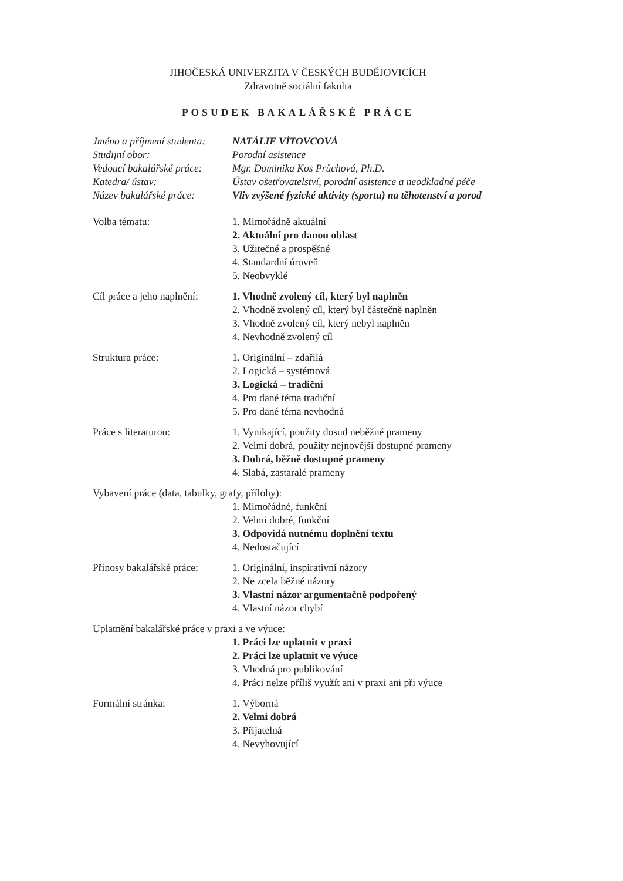JIHOČESKÁ UNIVERZITA V ČESKÝCH BUDĚJOVICÍCH
Zdravotně sociální fakulta
POSUDEK BAKALÁŘSKÉ PRÁCE
Jméno a příjmení studenta:
NATÁLIE VÍTOVCOVÁ
Studijní obor: Porodní asistence
Vedoucí bakalářské práce:
Mgr. Dominika Kos Průchová, Ph.D.
Katedra/ ústav: Ústav ošetřovatelství, porodní asistence a neodkladné péče
Název bakalářské práce:
Vliv zvýšené fyzické aktivity (sportu) na těhotenství a porod
Volba tématu: 1. Mimořádně aktuální
2. Aktuální pro danou oblast
3. Užitečné a prospěšné
4. Standardní úroveň
5. Neobvyklé
Cíl práce a jeho naplnění:
1. Vhodně zvolený cíl, který byl naplněn
2. Vhodně zvolený cíl, který byl částečně naplněn
3. Vhodně zvolený cíl, který nebyl naplněn
4. Nevhodně zvolený cíl
Struktura práce: 1. Originální – zdařilá
2. Logická – systémová
3. Logická – tradiční
4. Pro dané téma tradiční
5. Pro dané téma nevhodná
Práce s literaturou: 1. Vynikající, použity dosud neběžné prameny
2. Velmi dobrá, použity nejnovější dostupné prameny
3. Dobrá, běžně dostupné prameny
4. Slabá, zastaralé prameny
Vybavení práce (data, tabulky, grafy, přílohy):
1. Mimořádné, funkční
2. Velmi dobré, funkční
3. Odpovídá nutnému doplnění textu
4. Nedostačující
Přínosy bakalářské práce:
1. Originální, inspirativní názory
2. Ne zcela běžné názory
3. Vlastní názor argumentačně podpořený
4. Vlastní názor chybí
Uplatnění bakalářské práce v praxi a ve výuce:
1. Práci lze uplatnit v praxi
2. Práci lze uplatnit ve výuce
3. Vhodná pro publikování
4. Práci nelze příliš využít ani v praxi ani při výuce
Formální stránka: 1. Výborná
2. Velmi dobrá
3. Přijatelná
4. Nevyhovující